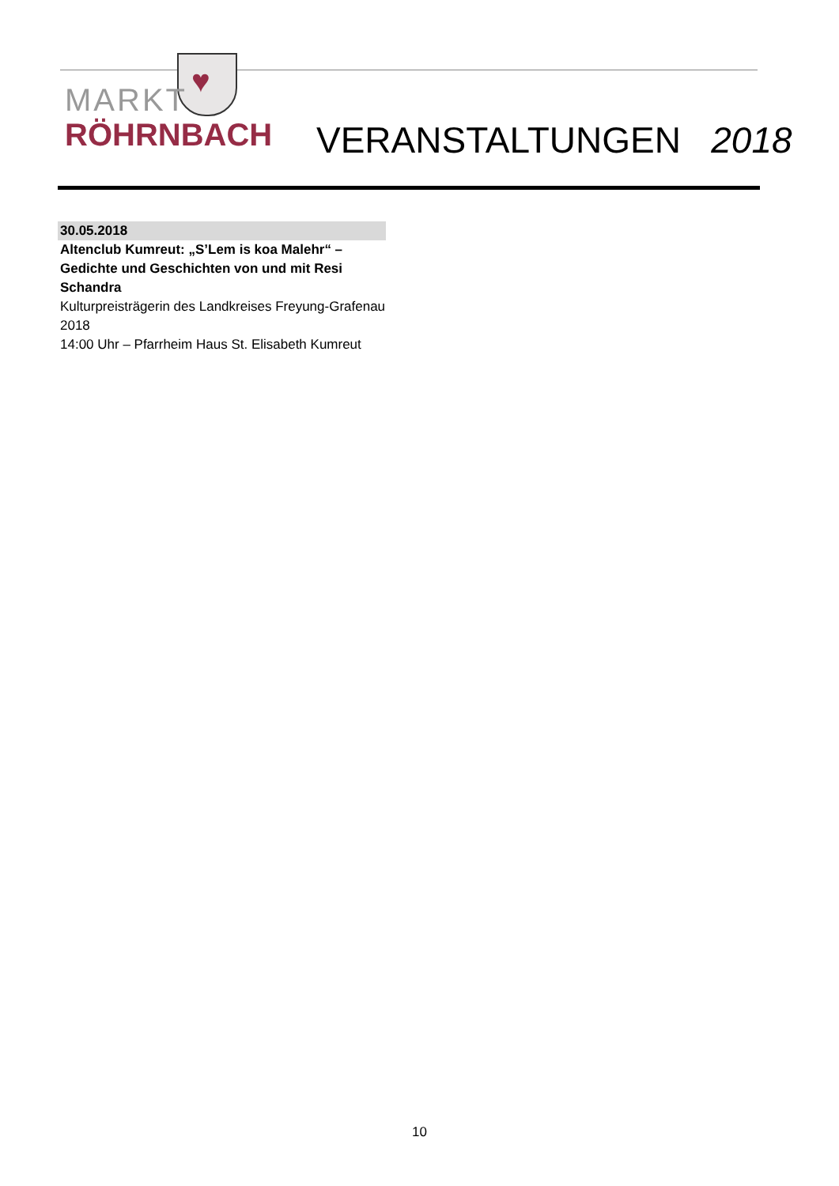♥
MARKT
RÖHRNBACH
VERANSTALTUNGEN 2018
30.05.2018
Altenclub Kumreut: „S’Lem is koa Malehr“ – Gedichte und Geschichten von und mit Resi Schandra
Kulturpreisträgerin des Landkreises Freyung-Grafenau 2018
14:00 Uhr – Pfarrheim Haus St. Elisabeth Kumreut
10